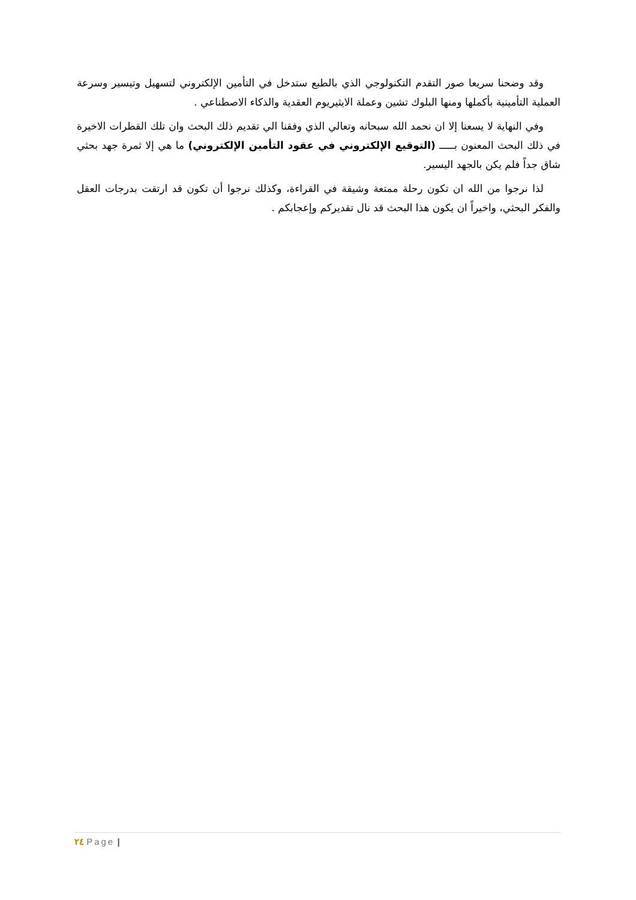وقد وضحنا سريعا صور التقدم التكنولوجي الذي بالطبع ستدخل في التأمين الإلكتروني لتسهيل وتيسير وسرعة العملية التأمينية بأكملها ومنها البلوك تشين وعملة الايثيريوم العقدية والذكاء الاصطناعي .
وفي النهاية لا يسعنا إلا ان نحمد الله سبحانه وتعالي الذي وفقنا الي تقديم ذلك البحث وان تلك القطرات الاخيرة في ذلك البحث المعنون بـــــ (التوقيع الإلكتروني في عقود التأمين الإلكتروني) ما هي إلا ثمرة جهد بحثي شاق جداً فلم يكن بالجهد اليسير.
لذا نرجوا من الله ان تكون رحلة ممتعة وشيقة في القراءة، وكذلك نرجوا أن تكون قد ارتقت بدرجات العقل والفكر البحثي، واخيراً ان يكون هذا البحث قد نال تقديركم وإعجابكم .
٢٤ Page |